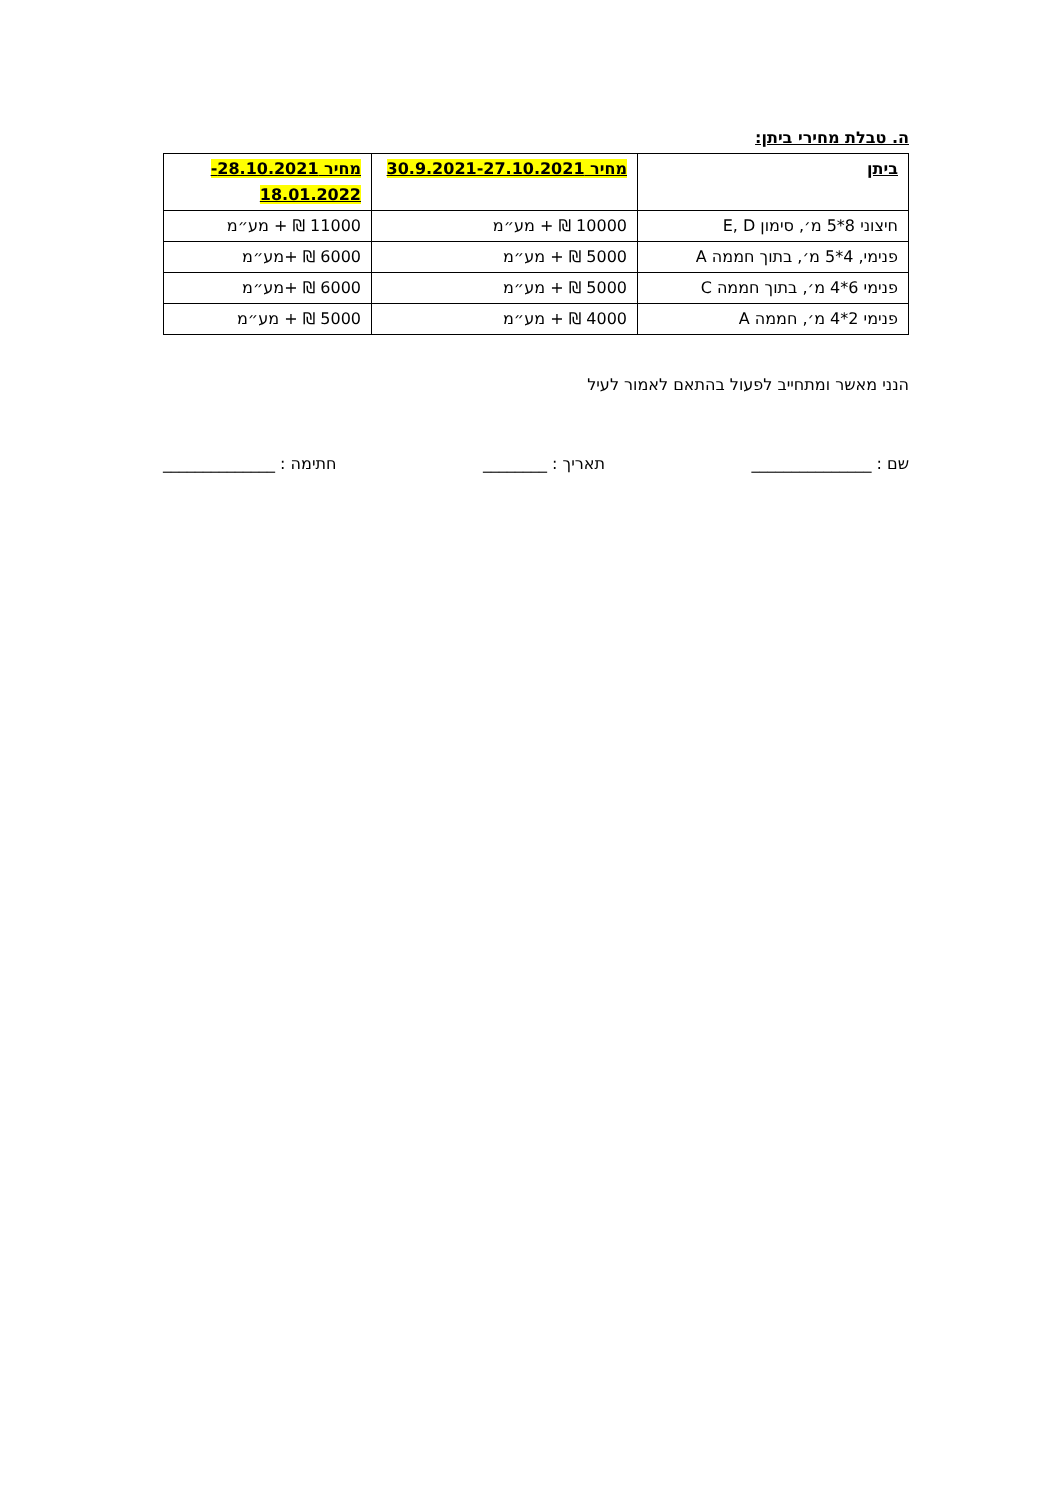ה. טבלת מחירי ביתן:
| ביתן | מחיר 30.9.2021-27.10.2021 | מחיר 28.10.2021- 18.01.2022 |
| --- | --- | --- |
| חיצוני 8*5 מ׳, סימון E, D | 10000 ₪ + מע״מ | 11000 ₪ + מע״מ |
| פנימי, 4*5 מ׳, בתוך חממה A | 5000 ₪ + מע״מ | 6000 ₪ +מע״מ |
| פנימי 6*4 מ׳, בתוך חממה C | 5000 ₪ + מע״מ | 6000 ₪ +מע״מ |
| פנימי 2*4 מ׳, חממה A | 4000 ₪ + מע״מ | 5000 ₪ + מע״מ |
הנני מאשר ומתחייב לפעול בהתאם לאמור לעיל
שם : _______________ תאריך : ________ חתימה : ______________